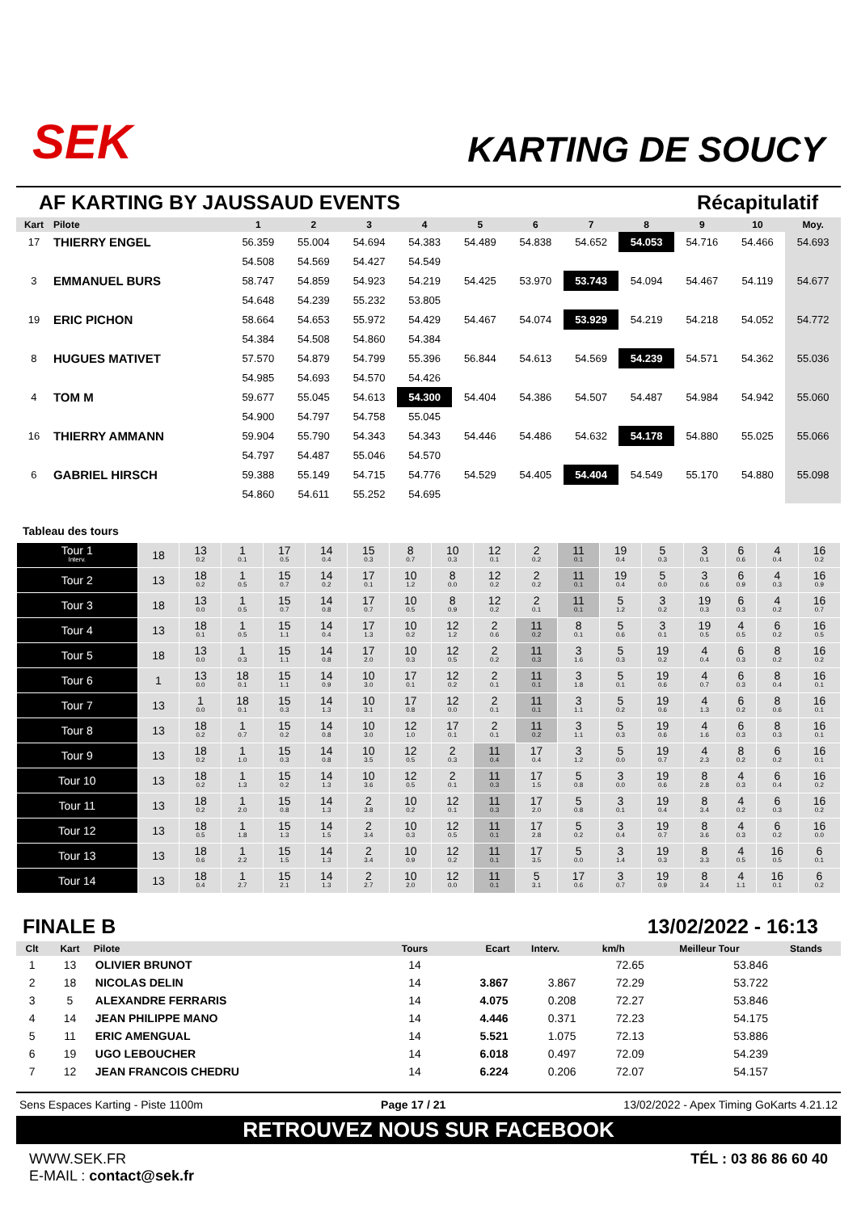SEK
KARTING DE SOUCY
AF KARTING BY JAUSSAUD EVENTS Récapitulatif
| Kart | Pilote | 1 | 2 | 3 | 4 | 5 | 6 | 7 | 8 | 9 | 10 | Moy. |
| --- | --- | --- | --- | --- | --- | --- | --- | --- | --- | --- | --- | --- |
| 17 | THIERRY ENGEL | 56.359 | 55.004 | 54.694 | 54.383 | 54.489 | 54.838 | 54.652 | 54.053 | 54.716 | 54.466 | 54.693 |
| | | 54.508 | 54.569 | 54.427 | 54.549 | | | | | | | |
| 3 | EMMANUEL BURS | 58.747 | 54.859 | 54.923 | 54.219 | 54.425 | 53.970 | 53.743 | 54.094 | 54.467 | 54.119 | 54.677 |
| | | 54.648 | 54.239 | 55.232 | 53.805 | | | | | | | |
| 19 | ERIC PICHON | 58.664 | 54.653 | 55.972 | 54.429 | 54.467 | 54.074 | 53.929 | 54.219 | 54.218 | 54.052 | 54.772 |
| | | 54.384 | 54.508 | 54.860 | 54.384 | | | | | | | |
| 8 | HUGUES MATIVET | 57.570 | 54.879 | 54.799 | 55.396 | 56.844 | 54.613 | 54.569 | 54.239 | 54.571 | 54.362 | 55.036 |
| | | 54.985 | 54.693 | 54.570 | 54.426 | | | | | | | |
| 4 | TOM M | 59.677 | 55.045 | 54.613 | 54.300 | 54.404 | 54.386 | 54.507 | 54.487 | 54.984 | 54.942 | 55.060 |
| | | 54.900 | 54.797 | 54.758 | 55.045 | | | | | | | |
| 16 | THIERRY AMMANN | 59.904 | 55.790 | 54.343 | 54.343 | 54.446 | 54.486 | 54.632 | 54.178 | 54.880 | 55.025 | 55.066 |
| | | 54.797 | 54.487 | 55.046 | 54.570 | | | | | | | |
| 6 | GABRIEL HIRSCH | 59.388 | 55.149 | 54.715 | 54.776 | 54.529 | 54.405 | 54.404 | 54.549 | 55.170 | 54.880 | 55.098 |
| | | 54.860 | 54.611 | 55.252 | 54.695 | | | | | | | |
Tableau des tours
| Tour 1 Interv. | 18 | 13 0.2 | 1 0.1 | 17 0.5 | 14 0.4 | 15 0.3 | 8 0.7 | 10 0.3 | 12 0.1 | 2 0.2 | 11 0.1 | 19 0.4 | 5 0.3 | 3 0.1 | 6 0.6 | 4 0.4 | 16 0.2 |
| Tour 2 | 13 | 18 0.2 | 1 0.5 | 15 0.7 | 14 0.2 | 17 0.1 | 10 1.2 | 8 0.0 | 12 0.2 | 2 0.2 | 11 0.1 | 19 0.4 | 5 0.0 | 3 0.6 | 6 0.9 | 4 0.3 | 16 0.9 |
| Tour 3 | 18 | 13 0.0 | 1 0.5 | 15 0.7 | 14 0.8 | 17 0.7 | 10 0.5 | 8 0.9 | 12 0.2 | 2 0.1 | 11 0.1 | 5 1.2 | 3 0.2 | 19 0.3 | 6 0.3 | 4 0.2 | 16 0.7 |
| Tour 4 | 13 | 18 0.1 | 1 0.5 | 15 1.1 | 14 0.4 | 17 1.3 | 10 0.2 | 12 1.2 | 2 0.6 | 11 0.2 | 8 0.1 | 5 0.6 | 3 0.1 | 19 0.5 | 4 0.5 | 6 0.2 | 16 0.5 |
| Tour 5 | 18 | 13 0.0 | 1 0.3 | 15 1.1 | 14 0.8 | 17 2.0 | 10 0.3 | 12 0.5 | 2 0.2 | 11 0.3 | 3 1.6 | 5 0.3 | 19 0.2 | 4 0.4 | 6 0.3 | 8 0.2 | 16 0.2 |
| Tour 6 | 1 | 13 0.0 | 18 0.1 | 15 1.1 | 14 0.9 | 10 3.0 | 17 0.1 | 12 0.2 | 2 0.1 | 11 0.1 | 3 1.8 | 5 0.1 | 19 0.6 | 4 0.7 | 6 0.3 | 8 0.4 | 16 0.1 |
| Tour 7 | 13 | 1 0.0 | 18 0.1 | 15 0.3 | 14 1.3 | 10 3.1 | 17 0.8 | 12 0.0 | 2 0.1 | 11 0.1 | 3 1.1 | 5 0.2 | 19 0.6 | 4 1.3 | 6 0.2 | 8 0.6 | 16 0.1 |
| Tour 8 | 13 | 18 0.2 | 1 0.7 | 15 0.2 | 14 0.8 | 10 3.0 | 12 1.0 | 17 0.1 | 2 0.1 | 11 0.2 | 3 1.1 | 5 0.3 | 19 0.6 | 4 1.6 | 6 0.3 | 8 0.3 | 16 0.1 |
| Tour 9 | 13 | 18 0.2 | 1 1.0 | 15 0.3 | 14 0.8 | 10 3.5 | 12 0.5 | 2 0.3 | 11 0.4 | 17 0.4 | 3 1.2 | 5 0.0 | 19 0.7 | 4 2.3 | 8 0.2 | 6 0.2 | 16 0.1 |
| Tour 10 | 13 | 18 0.2 | 1 1.3 | 15 0.2 | 14 1.3 | 10 3.6 | 12 0.5 | 2 0.1 | 11 0.3 | 17 1.5 | 5 0.8 | 3 0.0 | 19 0.6 | 8 2.8 | 4 0.3 | 6 0.4 | 16 0.2 |
| Tour 11 | 13 | 18 0.2 | 1 2.0 | 15 0.8 | 14 1.3 | 2 3.8 | 10 0.2 | 12 0.1 | 11 0.3 | 17 2.0 | 5 0.8 | 3 0.1 | 19 0.4 | 8 3.4 | 4 0.2 | 6 0.3 | 16 0.2 |
| Tour 12 | 13 | 18 0.5 | 1 1.8 | 15 1.3 | 14 1.5 | 2 3.4 | 10 0.3 | 12 0.5 | 11 0.1 | 17 2.8 | 5 0.2 | 3 0.4 | 19 0.7 | 8 3.6 | 4 0.3 | 6 0.2 | 16 0.0 |
| Tour 13 | 13 | 18 0.6 | 1 2.2 | 15 1.5 | 14 1.3 | 2 3.4 | 10 0.9 | 12 0.2 | 11 0.1 | 17 3.5 | 5 0.0 | 3 1.4 | 19 0.3 | 8 3.3 | 4 0.5 | 16 0.5 | 6 0.1 |
| Tour 14 | 13 | 18 0.4 | 1 2.7 | 15 2.1 | 14 1.3 | 2 2.7 | 10 2.0 | 12 0.0 | 11 0.1 | 5 3.1 | 17 0.6 | 3 0.7 | 19 0.9 | 8 3.4 | 4 1.1 | 16 0.1 | 6 0.2 |
FINALE B 13/02/2022 - 16:13
| Clt | Kart | Pilote | Tours | Ecart | Interv. | km/h | Meilleur Tour | Stands |
| --- | --- | --- | --- | --- | --- | --- | --- | --- |
| 1 | 13 | OLIVIER BRUNOT | 14 | | | 72.65 | 53.846 | |
| 2 | 18 | NICOLAS DELIN | 14 | 3.867 | 3.867 | 72.29 | 53.722 | |
| 3 | 5 | ALEXANDRE FERRARIS | 14 | 4.075 | 0.208 | 72.27 | 53.846 | |
| 4 | 14 | JEAN PHILIPPE MANO | 14 | 4.446 | 0.371 | 72.23 | 54.175 | |
| 5 | 11 | ERIC AMENGUAL | 14 | 5.521 | 1.075 | 72.13 | 53.886 | |
| 6 | 19 | UGO LEBOUCHER | 14 | 6.018 | 0.497 | 72.09 | 54.239 | |
| 7 | 12 | JEAN FRANCOIS CHEDRU | 14 | 6.224 | 0.206 | 72.07 | 54.157 | |
Sens Espaces Karting - Piste 1100m Page 17 / 21 13/02/2022 - Apex Timing GoKarts 4.21.12
RETROUVEZ NOUS SUR FACEBOOK
WWW.SEK.FR
E-MAIL : contact@sek.fr
TÉL : 03 86 86 60 40